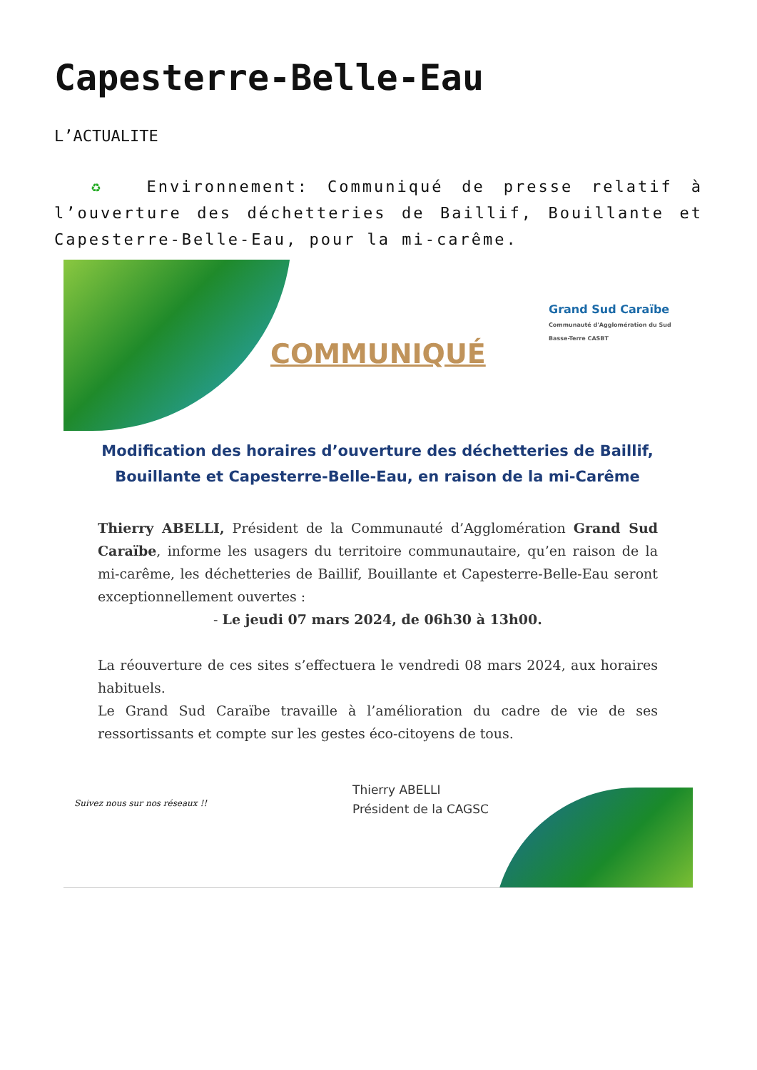Capesterre-Belle-Eau
L’ACTUALITE
♻ Environnement: Communiqué de presse relatif à l’ouverture des déchetteries de Baillif, Bouillante et Capesterre-Belle-Eau, pour la mi-carême.
COMMUNIQUÉ
Grand Sud Caraïbe
Communauté d'Agglomération du Sud Basse-Terre CASBT
Modification des horaires d’ouverture des déchetteries de Baillif, Bouillante et Capesterre-Belle-Eau, en raison de la mi-Carême
Thierry ABELLI, Président de la Communauté d’Agglomération Grand Sud Caraïbe, informe les usagers du territoire communautaire, qu’en raison de la mi-carême, les déchetteries de Baillif, Bouillante et Capesterre-Belle-Eau seront exceptionnellement ouvertes :
- Le jeudi 07 mars 2024, de 06h30 à 13h00.
La réouverture de ces sites s’effectuera le vendredi 08 mars 2024, aux horaires habituels.
Le Grand Sud Caraïbe travaille à l’amélioration du cadre de vie de ses ressortissants et compte sur les gestes éco-citoyens de tous.
Thierry ABELLI
Président de la CAGSC
Suivez nous sur nos réseaux !!